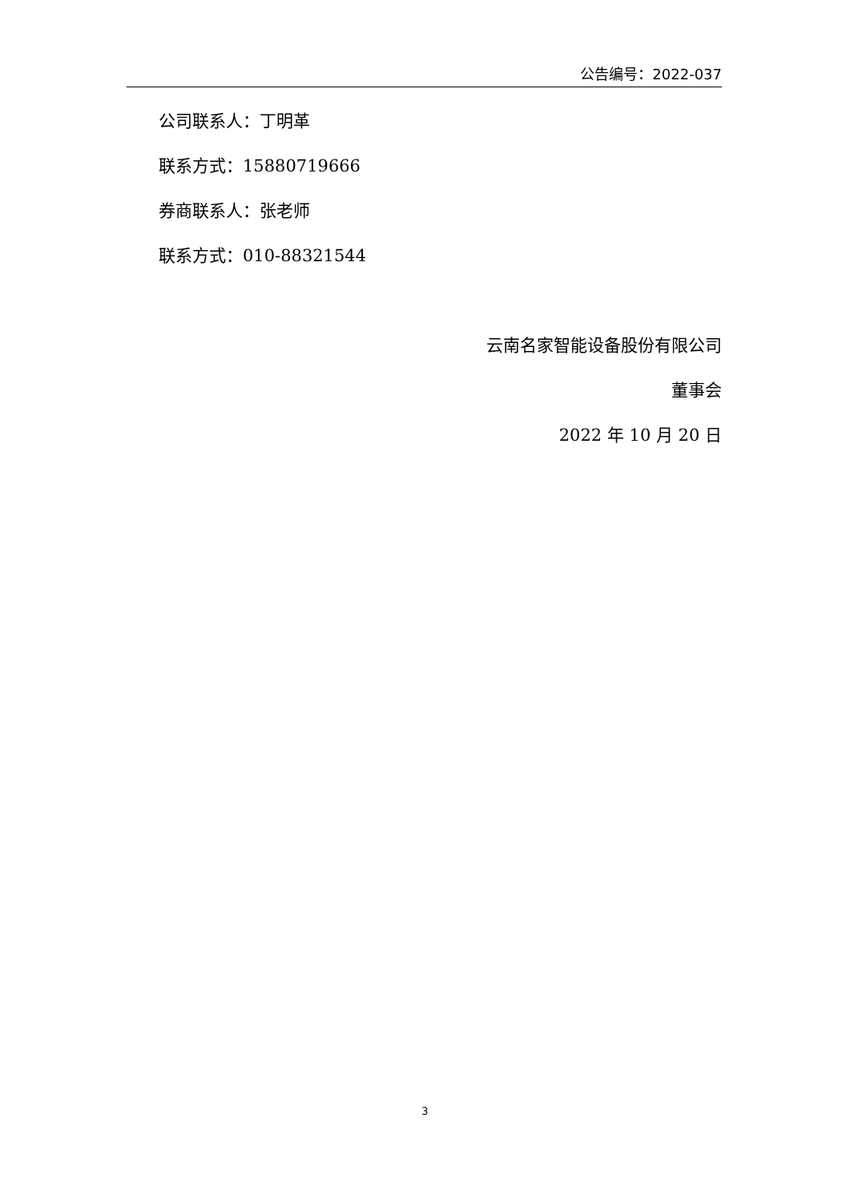公告编号：2022-037
公司联系人：丁明革
联系方式：15880719666
券商联系人：张老师
联系方式：010-88321544
云南名家智能设备股份有限公司
董事会
2022 年 10 月 20 日
3